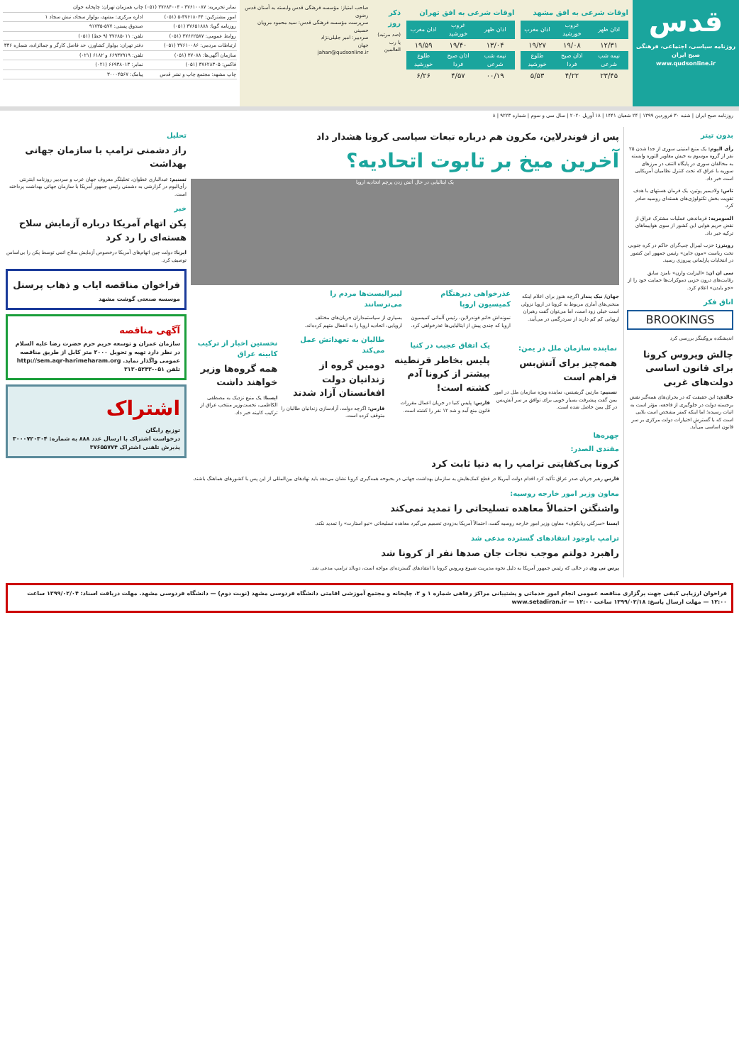قدس
روزنامه سیاسی، اجتماعی، فرهنگی صبح ایران
www.qudsonline.ir
اوقات شرعی به افق مشهد
| اذان ظهر | غروب خورشید | اذان مغرب |
| --- | --- | --- |
| ۱۲/۳۱ | ۱۹/۰۸ | ۱۹/۲۷ |
| نیمه شب شرعی | اذان صبح فردا | طلوع خورشید |
| ۲۳/۴۵ | ۴/۲۲ | ۵/۵۳ |
اوقات شرعی به افق تهران
| اذان ظهر | غروب خورشید | اذان مغرب |
| --- | --- | --- |
| ۱۳/۰۴ | ۱۹/۴۰ | ۱۹/۵۹ |
| نیمه شب شرعی | اذان صبح فردا | طلوع خورشید |
| ۰۰/۱۹ | ۴/۵۷ | ۶/۲۶ |
ذکر روز
(صد مرتبه)
یا رب العالمین
صاحب امتیاز: مؤسسه فرهنگی قدس وابسته به آستان قدس رضوی
سرپرست مؤسسه فرهنگی قدس: سید محمود مرویان حسینی
سردبیر: امیر جلیلی‌نژاد
جهان
jahan@qudsonline.ir
| نمابر تحریریه: ۳۷۶۱۰۰۸۷ - ۳۷۶۸۴۰۰۴ (۰۵۱) | چاپ همزمان تهران: چاپخانه جوان |
| امور مشترکین: ۳۷۶۱۸۰۴۴-۵ (۰۵۱) | اداره مرکزی: مشهد، بولوار سجاد، نبش سجاد ۱ |
| روزنامه گویا: ۳۷۶۵۱۸۸۸ (۰۵۱) | صندوق پستی: ۵۷۷-۹۱۷۳۵ |
| روابط عمومی: ۳۷۶۶۲۵۸۷ (۰۵۱) | تلفن: ۳۷۶۸۵۰۱۱ (۹ خط) (۰۵۱) |
| ارتباطات مردمی: ۳۷۶۱۰۰۸۶ (۰۵۱) | دفتر تهران: بولوار کشاورز، حد فاصل کارگر و جمالزاده، شماره ۳۳۶ |
| سازمان آگهی‌ها: ۳۷۰۸۸ (۰۵۱) | تلفن: ۶۶۹۳۷۹۱۹ و ۶۱۸۲ (۰۲۱) |
| فاکس: ۳۷۶۲۸۳۰۵ (۰۵۱) | نمابر: ۶۶۹۳۸۰۱۳ (۰۲۱) |
| چاپ مشهد: مجتمع چاپ و نشر قدس | پیامک: ۳۰۰۰۴۵۶۷ |
روزنامه صبح ایران | شنبه ۳۰ فروردین ۱۳۹۹ | ۲۴ شعبان ۱۴۴۱ | ۱۸ آوریل ۲۰۲۰ | سال سی و سوم | شماره ۹۲۲۳ | ۸
بدون تیتر
رأی الیوم: یک منبع امنیتی سوری از جدا شدن ۲۵ نفر از گروه موسوم به جیش مغاویر الثوره وابسته به مخالفان سوری در پایگاه التنف در مرزهای سوریه با عراق که تحت کنترل نظامیان آمریکایی است خبر داد.
تاس: ولادیمیر پوتین، یک فرمان هستهای با هدف تقویت بخش تکنولوژی‌های هسته‌ای روسیه صادر کرد.
السومریه: فرماندهی عملیات مشترک عراق از نقض حریم هوایی این کشور از سوی هواپیماهای ترکیه خبر داد.
رویترز: حزب لیبرال چپ‌گرای حاکم در کره جنوبی تحت ریاست «مون جاین» رئیس جمهور این کشور در انتخابات پارلمانی پیروزی رسید.
سی ان ان: «الیزابت وارن» نامزد سابق رقابت‌های درون حزبی دموکرات‌ها حمایت خود را از «جو بایدن» اعلام کرد.
اتاق فکر
BROOKINGS
اندیشکده بروکینگز بررسی کرد
چالش ویروس کرونا برای قانون اساسی دولت‌های غربی
خالدی: این حقیقت که در بحران‌های همه‌گیر نقش برجسته دولت در جلوگیری از فاجعه، مؤثر است به اثبات رسیده؛ اما اینکه کمتر مشخص است بلایی است که با گسترش اختیارات دولت مرکزی بر سر قانون اساسی می‌آید.
پس از فوندرلاین، مکرون هم درباره تبعات سیاسی کرونا هشدار داد
آخرین میخ بر تابوت اتحادیه؟
یک ایتالیایی در حال آتش زدن پرچم اتحادیه اروپا
جهان/ نیک پندار اگرچه هنوز برای اعلام اینکه منحنی‌های آماری مربوط به کرونا در اروپا نزولی است خیلی زود است، اما می‌توان گفت رهبران اروپایی کم کم دارند از سردرگمی در می‌آیند.
عذرخواهی دیرهنگام کمیسیون اروپا
نمونه‌اش خانم فوندرلاین، رئیس آلمانی کمیسیون اروپا که چندی پیش از ایتالیایی‌ها عذرخواهی کرد.
لیبرالیست‌ها مردم را می‌ترسانند
بسیاری از سیاستمداران جریان‌های مختلف اروپایی، اتحادیه اروپا را به انفعال متهم کرده‌اند.
| نماینده سازمان ملل در یمن: همه‌چیز برای آتش‌بس فراهم است تسنیم: مارتین گریفیتس، نماینده ویژه سازمان ملل در امور یمن گفت پیشرفت بسیار خوبی برای توافق بر سر آتش‌بس در کل یمن حاصل شده است. | یک اتفاق عجیب در کنیا پلیس بخاطر قرنطینه بیشتر از کرونا آدم کشته است! فارس: پلیس کنیا در جریان اعمال مقررات قانون منع آمد و شد ۱۲ نفر را کشته است. | طالبان به تعهداتش عمل می‌کند دومین گروه از زندانیان دولت افغانستان آزاد شدند فارس: اگرچه دولت، آزادسازی زندانیان طالبان را متوقف کرده است. | نخستین اخبار از ترکیب کابینه عراق همه گروه‌ها وزیر خواهند داشت ایسنا: یک منبع نزدیک به مصطفی الکاظمی، نخست‌وزیر منتخب عراق از ترکیب کابینه خبر داد. |
چهره‌ها
مقتدی الصدر:
کرونا بی‌کفایتی ترامپ را به دنیا ثابت کرد
فارس رهبر جریان صدر عراق تأکید کرد اقدام دولت آمریکا در قطع کمک‌هایش به سازمان بهداشت جهانی در بحبوحه همه‌گیری کرونا نشان می‌دهد باید نهادهای بین‌المللی از این پس با کشورهای هماهنگ باشند.
معاون وزیر امور خارجه روسیه:
واشنگتن احتمالاً معاهده تسلیحاتی را تمدید نمی‌کند
ایسنا «سرگئی ریابکوف» معاون وزیر امور خارجه روسیه گفت، احتمالاً آمریکا به‌زودی تصمیم می‌گیرد معاهده تسلیحاتی «نیو استارت» را تمدید نکند.
ترامپ باوجود انتقادهای گسترده مدعی شد
راهبرد دولتم موجب نجات جان صدها نفر از کرونا شد
پرس تی وی در حالی که رئیس جمهور آمریکا به دلیل نحوه مدیریت شیوع ویروس کرونا با انتقادهای گسترده‌ای مواجه است، دونالد ترامپ مدعی شد.
تحلیل
راز دشمنی ترامپ با سازمان جهانی بهداشت
تسنیم: عبدالباری عطوان، تحلیلگر معروف جهان عرب و سردبیر روزنامه اینترنتی رأی‌الیوم در گزارشی به دشمنی رئیس جمهور آمریکا با سازمان جهانی بهداشت پرداخته است.
خبر
پکن اتهام آمریکا درباره آزمایش سلاح هسته‌ای را رد کرد
ایرنا: دولت چین اتهام‌های آمریکا درخصوص آزمایش سلاح اتمی توسط پکن را بی‌اساس توصیف کرد.
فراخوان مناقصه ایاب و ذهاب پرسنل
موسسه صنعتی گوشت مشهد
آگهی مناقصه
سازمان عمران و توسعه حریم حرم حضرت رضا علیه السلام در نظر دارد تهیه و تحویل ۲۰۰۰ متر کابل از طریق مناقصه عمومی واگذار نماید. http://sem.aqr-harimeharam.org تلفن ۰۵۱-۳۱۳۰۵۲۴۳
اشتراک
توزیع رایگان
درخواست اشتراک با ارسال عدد ۸۸۸ به شماره: ۳۰۰۰۷۲۰۳۰۴
پذیرش تلفنی اشتراک ۳۷۶۵۵۷۷۴
فراخوان ارزیابی کیفی جهت برگزاری مناقصه عمومی انجام امور خدماتی و پشتیبانی مراکز رفاهی شماره ۱ و ۲، چاپخانه و مجتمع آموزشی اقامتی دانشگاه فردوسی مشهد (نوبت دوم) — دانشگاه فردوسی مشهد. مهلت دریافت اسناد: ۱۳۹۹/۰۲/۰۴ ساعت ۱۲:۰۰ — مهلت ارسال پاسخ: ۱۳۹۹/۰۲/۱۸ ساعت ۱۲:۰۰ — www.setadiran.ir